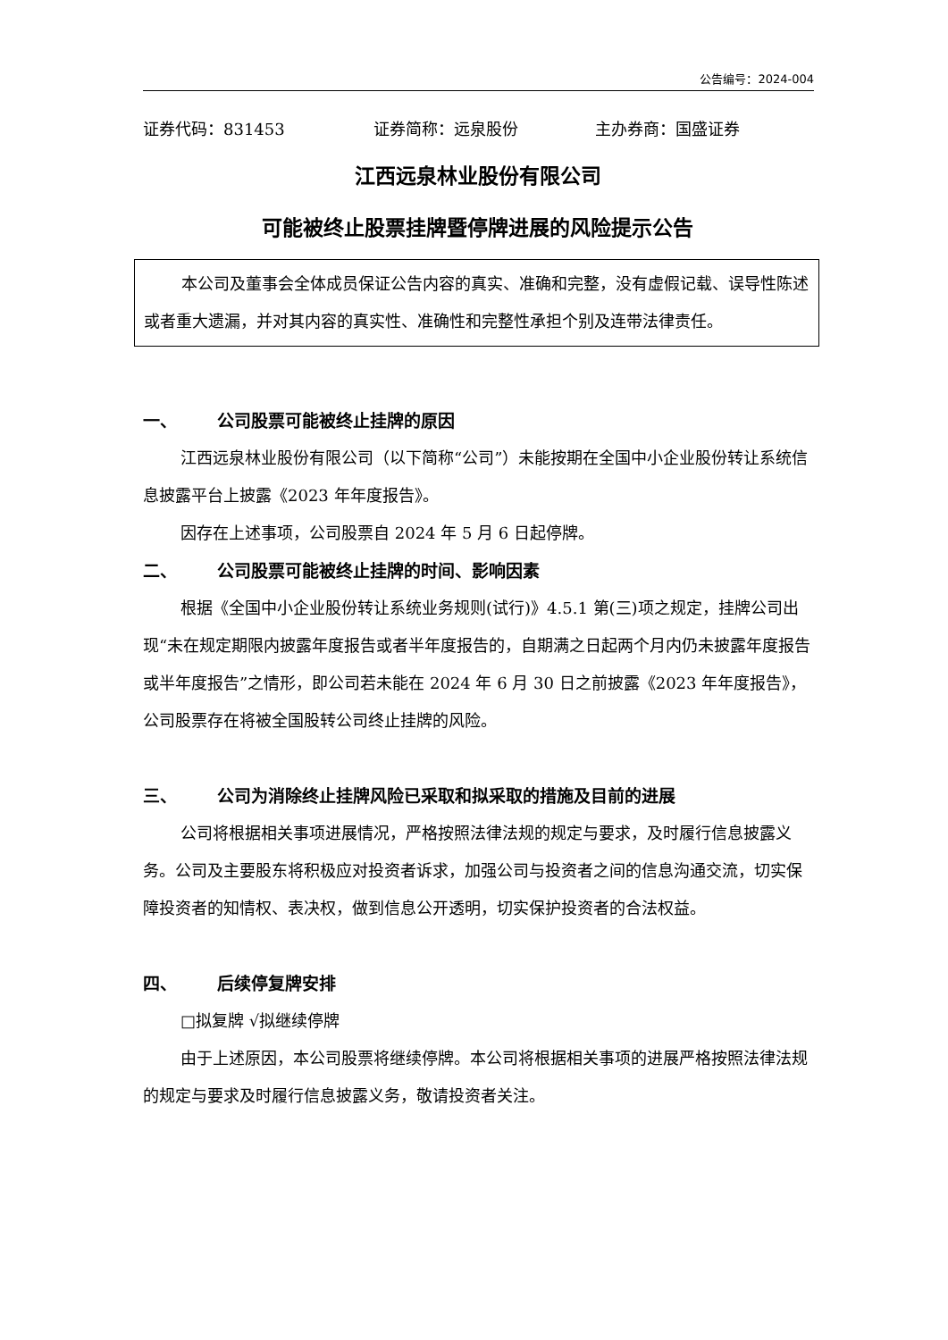公告编号：2024-004
证券代码：831453 证券简称：远泉股份 主办券商：国盛证券
江西远泉林业股份有限公司
可能被终止股票挂牌暨停牌进展的风险提示公告
本公司及董事会全体成员保证公告内容的真实、准确和完整，没有虚假记载、误导性陈述或者重大遗漏，并对其内容的真实性、准确性和完整性承担个别及连带法律责任。
一、 公司股票可能被终止挂牌的原因
江西远泉林业股份有限公司（以下简称“公司”）未能按期在全国中小企业股份转让系统信息披露平台上披露《2023 年年度报告》。
因存在上述事项，公司股票自 2024 年 5 月 6 日起停牌。
二、 公司股票可能被终止挂牌的时间、影响因素
根据《全国中小企业股份转让系统业务规则(试行)》4.5.1 第(三)项之规定，挂牌公司出现“未在规定期限内披露年度报告或者半年度报告的，自期满之日起两个月内仍未披露年度报告或半年度报告”之情形，即公司若未能在 2024 年 6 月 30 日之前披露《2023 年年度报告》，公司股票存在将被全国股转公司终止挂牌的风险。
三、 公司为消除终止挂牌风险已采取和拟采取的措施及目前的进展
公司将根据相关事项进展情况，严格按照法律法规的规定与要求，及时履行信息披露义务。公司及主要股东将积极应对投资者诉求，加强公司与投资者之间的信息沟通交流，切实保障投资者的知情权、表决权，做到信息公开透明，切实保护投资者的合法权益。
四、 后续停复牌安排
□拟复牌 √拟继续停牌
由于上述原因，本公司股票将继续停牌。本公司将根据相关事项的进展严格按照法律法规的规定与要求及时履行信息披露义务，敬请投资者关注。